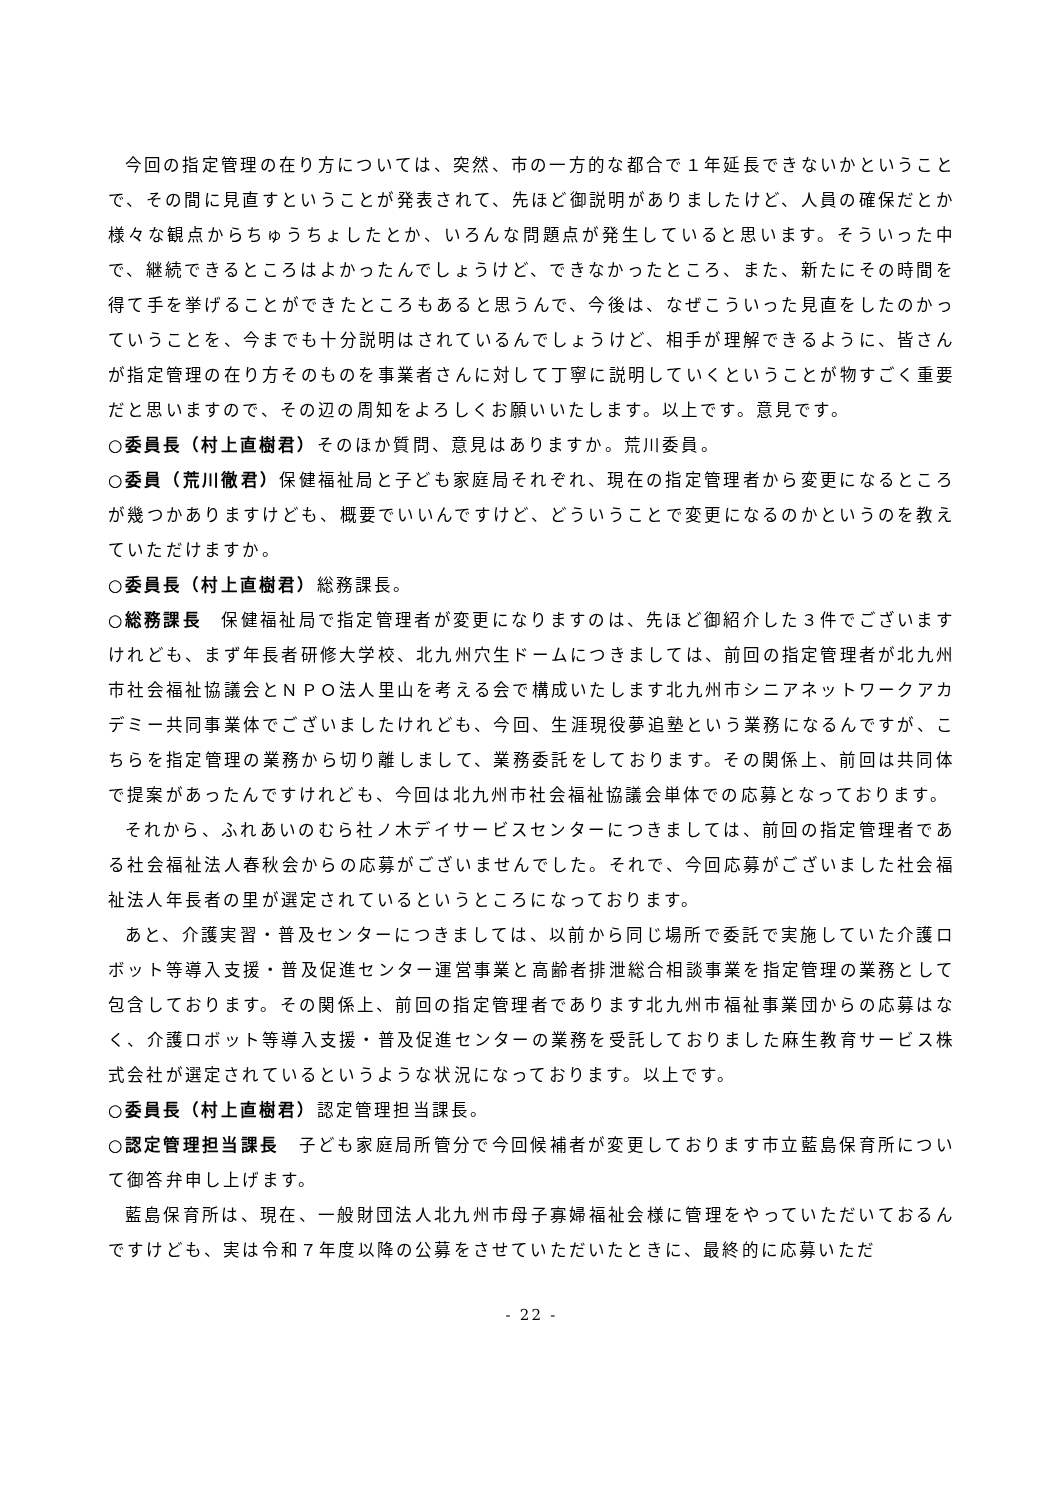今回の指定管理の在り方については、突然、市の一方的な都合で１年延長できないかということで、その間に見直すということが発表されて、先ほど御説明がありましたけど、人員の確保だとか様々な観点からちゅうちょしたとか、いろんな問題点が発生していると思います。そういった中で、継続できるところはよかったんでしょうけど、できなかったところ、また、新たにその時間を得て手を挙げることができたところもあると思うんで、今後は、なぜこういった見直をしたのかっていうことを、今までも十分説明はされているんでしょうけど、相手が理解できるように、皆さんが指定管理の在り方そのものを事業者さんに対して丁寧に説明していくということが物すごく重要だと思いますので、その辺の周知をよろしくお願いいたします。以上です。意見です。
○委員長（村上直樹君）そのほか質問、意見はありますか。荒川委員。
○委員（荒川徹君）保健福祉局と子ども家庭局それぞれ、現在の指定管理者から変更になるところが幾つかありますけども、概要でいいんですけど、どういうことで変更になるのかというのを教えていただけますか。
○委員長（村上直樹君）総務課長。
○総務課長　保健福祉局で指定管理者が変更になりますのは、先ほど御紹介した３件でございますけれども、まず年長者研修大学校、北九州穴生ドームにつきましては、前回の指定管理者が北九州市社会福祉協議会とＮＰＯ法人里山を考える会で構成いたします北九州市シニアネットワークアカデミー共同事業体でございましたけれども、今回、生涯現役夢追塾という業務になるんですが、こちらを指定管理の業務から切り離しまして、業務委託をしております。その関係上、前回は共同体で提案があったんですけれども、今回は北九州市社会福祉協議会単体での応募となっております。
それから、ふれあいのむら社ノ木デイサービスセンターにつきましては、前回の指定管理者である社会福祉法人春秋会からの応募がございませんでした。それで、今回応募がございました社会福祉法人年長者の里が選定されているというところになっております。
あと、介護実習・普及センターにつきましては、以前から同じ場所で委託で実施していた介護ロボット等導入支援・普及促進センター運営事業と高齢者排泄総合相談事業を指定管理の業務として包含しております。その関係上、前回の指定管理者であります北九州市福祉事業団からの応募はなく、介護ロボット等導入支援・普及促進センターの業務を受託しておりました麻生教育サービス株式会社が選定されているというような状況になっております。以上です。
○委員長（村上直樹君）認定管理担当課長。
○認定管理担当課長　子ども家庭局所管分で今回候補者が変更しております市立藍島保育所について御答弁申し上げます。
藍島保育所は、現在、一般財団法人北九州市母子寡婦福祉会様に管理をやっていただいておるんですけども、実は令和７年度以降の公募をさせていただいたときに、最終的に応募いただ
- 22 -